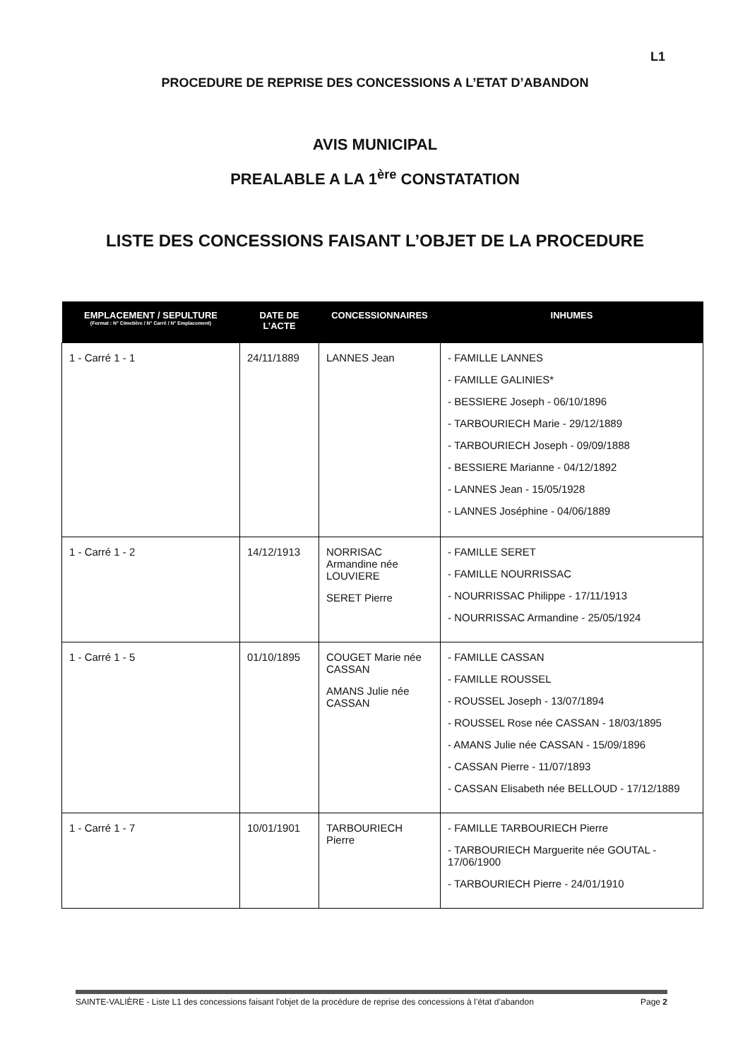L1
PROCEDURE DE REPRISE DES CONCESSIONS A L’ETAT D’ABANDON
AVIS MUNICIPAL
PREALABLE A LA 1<sup>ère</sup> CONSTATATION
LISTE DES CONCESSIONS FAISANT L’OBJET DE LA PROCEDURE
| EMPLACEMENT / SEPULTURE (Format : N° Cimetière / N° Carré / N° Emplacement) | DATE DE L’ACTE | CONCESSIONNAIRES | INHUMES |
| --- | --- | --- | --- |
| 1 - Carré 1 - 1 | 24/11/1889 | LANNES Jean | - FAMILLE LANNES - FAMILLE GALINIES* - BESSIERE Joseph - 06/10/1896 - TARBOURIECH Marie - 29/12/1889 - TARBOURIECH Joseph - 09/09/1888 - BESSIERE Marianne - 04/12/1892 - LANNES Jean - 15/05/1928 - LANNES Joséphine - 04/06/1889 |
| 1 - Carré 1 - 2 | 14/12/1913 | NORRISAC Armandine née LOUVIERE SERET Pierre | - FAMILLE SERET - FAMILLE NOURRISSAC - NOURRISSAC Philippe - 17/11/1913 - NOURRISSAC Armandine - 25/05/1924 |
| 1 - Carré 1 - 5 | 01/10/1895 | COUGET Marie née CASSAN AMANS Julie née CASSAN | - FAMILLE CASSAN - FAMILLE ROUSSEL - ROUSSEL Joseph - 13/07/1894 - ROUSSEL Rose née CASSAN - 18/03/1895 - AMANS Julie née CASSAN - 15/09/1896 - CASSAN Pierre - 11/07/1893 - CASSAN Elisabeth née BELLOUD - 17/12/1889 |
| 1 - Carré 1 - 7 | 10/01/1901 | TARBOURIECH Pierre | - FAMILLE TARBOURIECH Pierre - TARBOURIECH Marguerite née GOUTAL - 17/06/1900 - TARBOURIECH Pierre - 24/01/1910 |
SAINTE-VALIÈRE - Liste L1 des concessions faisant l’objet de la procédure de reprise des concessions à l’état d’abandon Page 2